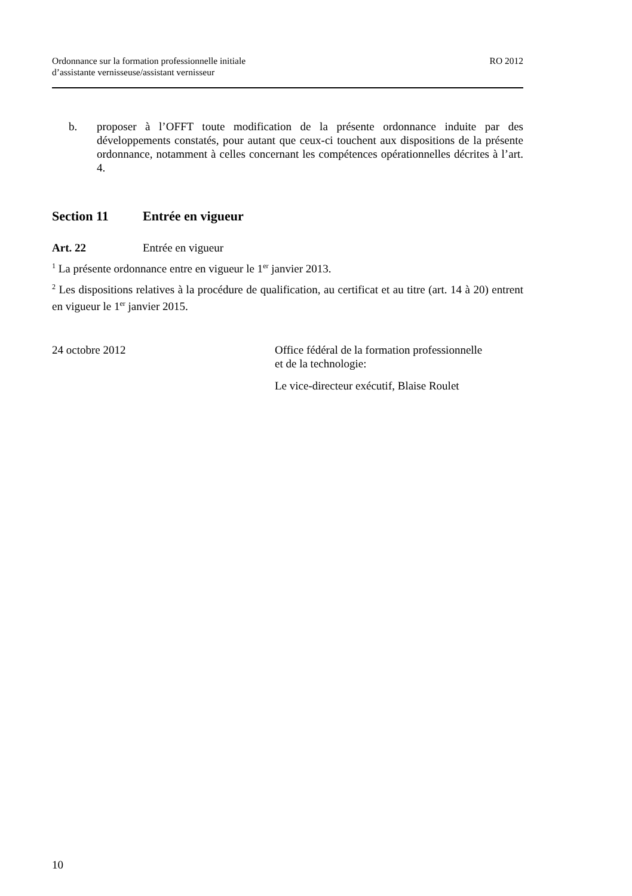Ordonnance sur la formation professionnelle initiale
d’assistante vernisseuse/assistant vernisseur
RO 2012
b. proposer à l’OFFT toute modification de la présente ordonnance induite par des développements constatés, pour autant que ceux-ci touchent aux dispositions de la présente ordonnance, notamment à celles concernant les compétences opérationnelles décrites à l’art. 4.
Section 11 Entrée en vigueur
Art. 22 Entrée en vigueur
<sup>1</sup> La présente ordonnance entre en vigueur le 1<sup>er</sup> janvier 2013.
<sup>2</sup> Les dispositions relatives à la procédure de qualification, au certificat et au titre (art. 14 à 20) entrent en vigueur le 1<sup>er</sup> janvier 2015.
24 octobre 2012 Office fédéral de la formation professionnelle
et de la technologie:
Le vice-directeur exécutif, Blaise Roulet
10